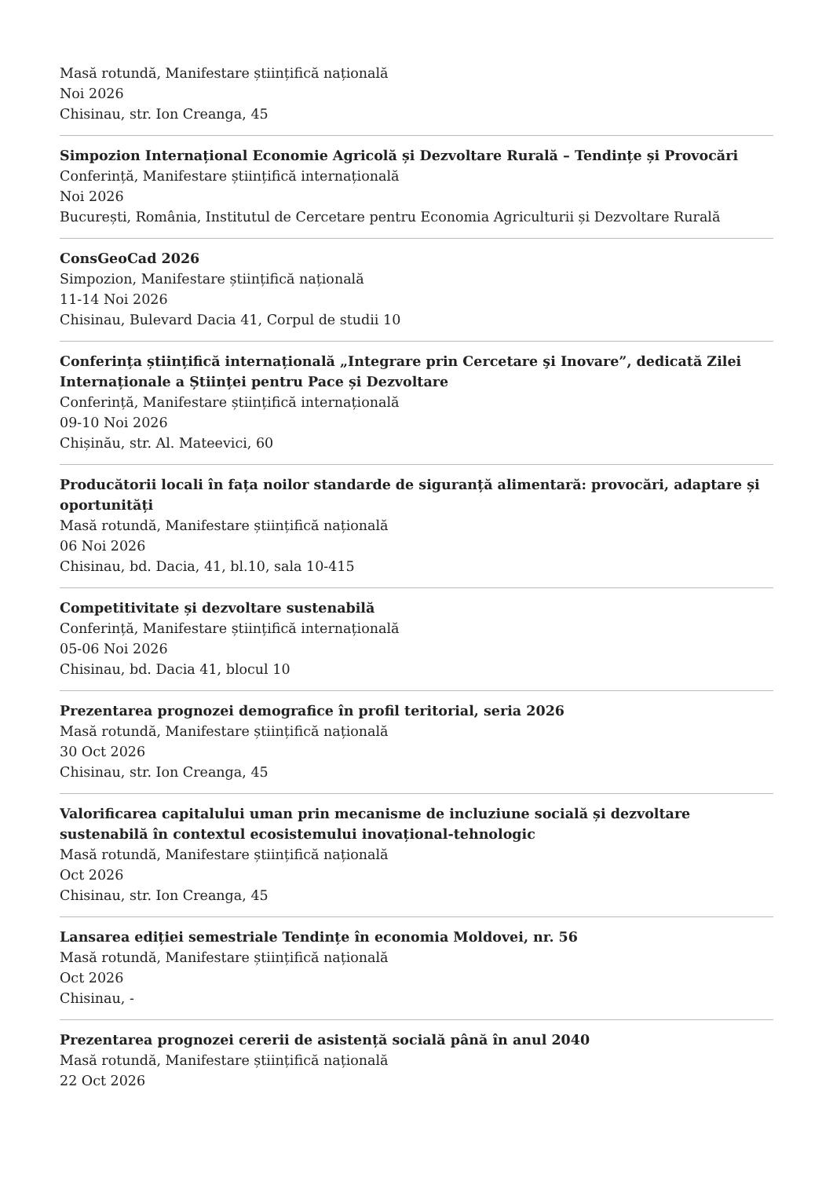Masă rotundă, Manifestare științifică națională
Noi 2026
Chisinau, str. Ion Creanga, 45
Simpozion Internațional Economie Agricolă și Dezvoltare Rurală – Tendințe și Provocări
Conferință, Manifestare științifică internațională
Noi 2026
București, România, Institutul de Cercetare pentru Economia Agriculturii și Dezvoltare Rurală
ConsGeoCad 2026
Simpozion, Manifestare științifică națională
11-14 Noi 2026
Chisinau, Bulevard Dacia 41, Corpul de studii 10
Conferința științifică internațională „Integrare prin Cercetare şi Inovare”, dedicată Zilei Internaționale a Științei pentru Pace și Dezvoltare
Conferință, Manifestare științifică internațională
09-10 Noi 2026
Chișinău, str. Al. Mateevici, 60
Producătorii locali în fața noilor standarde de siguranță alimentară: provocări, adaptare și oportunități
Masă rotundă, Manifestare științifică națională
06 Noi 2026
Chisinau, bd. Dacia, 41, bl.10, sala 10-415
Competitivitate și dezvoltare sustenabilă
Conferință, Manifestare științifică internațională
05-06 Noi 2026
Chisinau, bd. Dacia 41, blocul 10
Prezentarea prognozei demografice în profil teritorial, seria 2026
Masă rotundă, Manifestare științifică națională
30 Oct 2026
Chisinau, str. Ion Creanga, 45
Valorificarea capitalului uman prin mecanisme de incluziune socială și dezvoltare sustenabilă în contextul ecosistemului inovațional-tehnologic
Masă rotundă, Manifestare științifică națională
Oct 2026
Chisinau, str. Ion Creanga, 45
Lansarea ediției semestriale Tendințe în economia Moldovei, nr. 56
Masă rotundă, Manifestare științifică națională
Oct 2026
Chisinau, -
Prezentarea prognozei cererii de asistență socială până în anul 2040
Masă rotundă, Manifestare științifică națională
22 Oct 2026